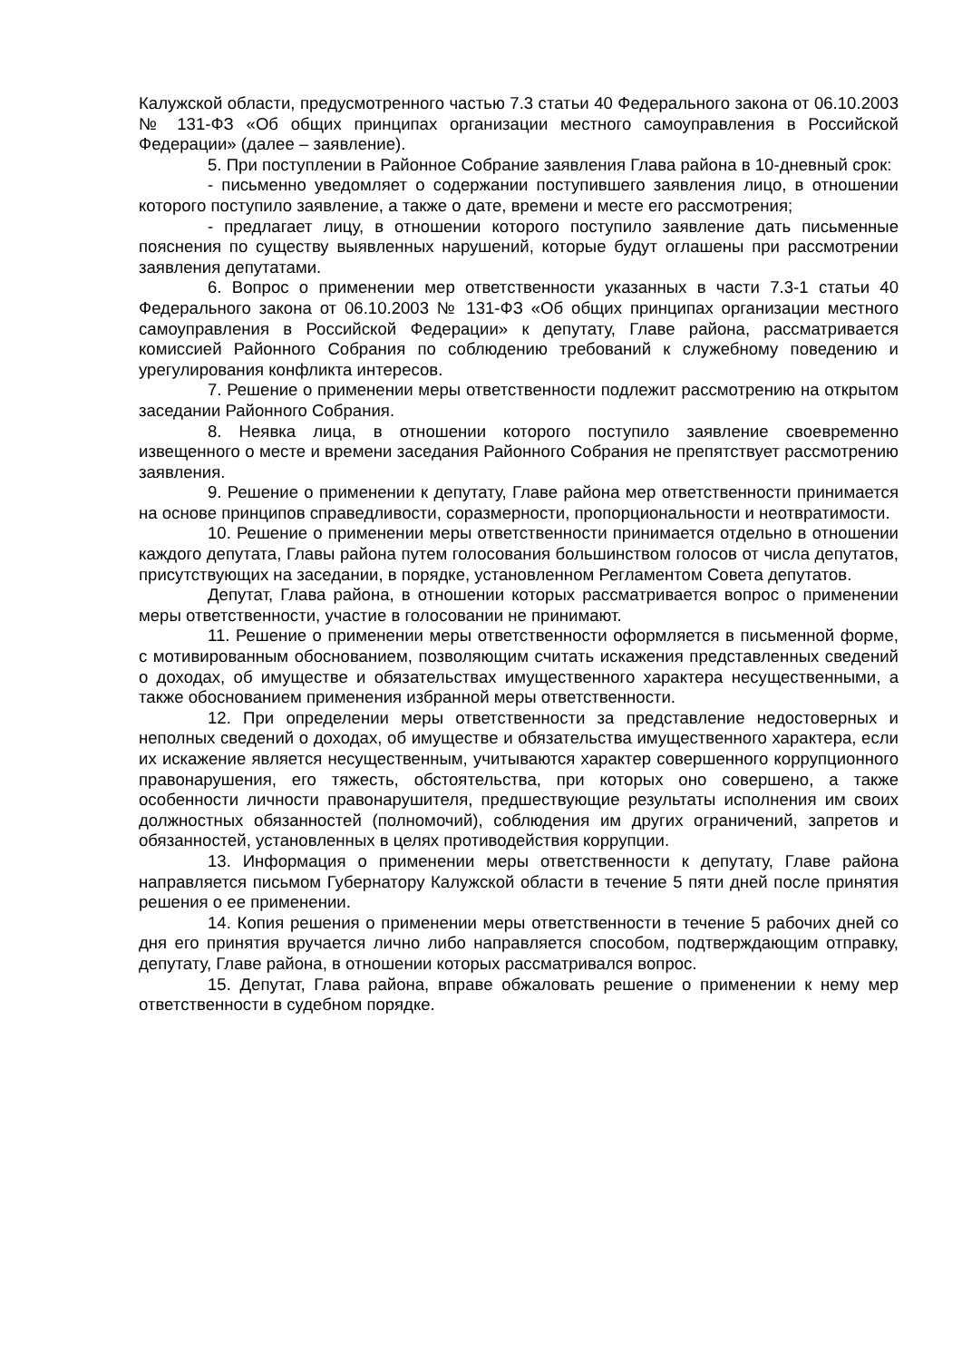Калужской области, предусмотренного частью 7.3 статьи 40 Федерального закона от 06.10.2003 № 131-ФЗ «Об общих принципах организации местного самоуправления в Российской Федерации» (далее – заявление).
5. При поступлении в Районное Собрание заявления Глава района в 10-дневный срок:
- письменно уведомляет о содержании поступившего заявления лицо, в отношении которого поступило заявление, а также о дате, времени и месте его рассмотрения;
- предлагает лицу, в отношении которого поступило заявление дать письменные пояснения по существу выявленных нарушений, которые будут оглашены при рассмотрении заявления депутатами.
6. Вопрос о применении мер ответственности указанных в части 7.3-1 статьи 40 Федерального закона от 06.10.2003 № 131-ФЗ «Об общих принципах организации местного самоуправления в Российской Федерации» к депутату, Главе района, рассматривается комиссией Районного Собрания по соблюдению требований к служебному поведению и урегулирования конфликта интересов.
7. Решение о применении меры ответственности подлежит рассмотрению на открытом заседании Районного Собрания.
8. Неявка лица, в отношении которого поступило заявление своевременно извещенного о месте и времени заседания Районного Собрания не препятствует рассмотрению заявления.
9. Решение о применении к депутату, Главе района мер ответственности принимается на основе принципов справедливости, соразмерности, пропорциональности и неотвратимости.
10. Решение о применении меры ответственности принимается отдельно в отношении каждого депутата, Главы района путем голосования большинством голосов от числа депутатов, присутствующих на заседании, в порядке, установленном Регламентом Совета депутатов.
Депутат, Глава района, в отношении которых рассматривается вопрос о применении меры ответственности, участие в голосовании не принимают.
11. Решение о применении меры ответственности оформляется в письменной форме, с мотивированным обоснованием, позволяющим считать искажения представленных сведений о доходах, об имуществе и обязательствах имущественного характера несущественными, а также обоснованием применения избранной меры ответственности.
12. При определении меры ответственности за представление недостоверных и неполных сведений о доходах, об имуществе и обязательства имущественного характера, если их искажение является несущественным, учитываются характер совершенного коррупционного правонарушения, его тяжесть, обстоятельства, при которых оно совершено, а также особенности личности правонарушителя, предшествующие результаты исполнения им своих должностных обязанностей (полномочий), соблюдения им других ограничений, запретов и обязанностей, установленных в целях противодействия коррупции.
13. Информация о применении меры ответственности к депутату, Главе района направляется письмом Губернатору Калужской области в течение 5 пяти дней после принятия решения о ее применении.
14. Копия решения о применении меры ответственности в течение 5 рабочих дней со дня его принятия вручается лично либо направляется способом, подтверждающим отправку, депутату, Главе района, в отношении которых рассматривался вопрос.
15. Депутат, Глава района, вправе обжаловать решение о применении к нему мер ответственности в судебном порядке.